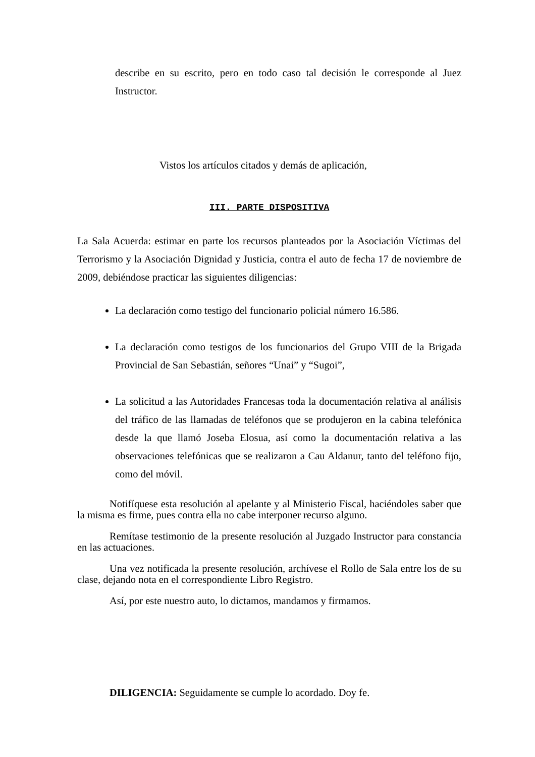describe en su escrito, pero en todo caso tal decisión le corresponde al Juez Instructor.
Vistos los artículos citados y demás de aplicación,
III. PARTE DISPOSITIVA
La Sala Acuerda: estimar en parte los recursos planteados por la Asociación Víctimas del Terrorismo y la Asociación Dignidad y Justicia, contra el auto de fecha 17 de noviembre de 2009, debiéndose practicar las siguientes diligencias:
La declaración como testigo del funcionario policial número 16.586.
La declaración como testigos de los funcionarios del Grupo VIII de la Brigada Provincial de San Sebastián, señores “Unai” y “Sugoi”,
La solicitud a las Autoridades Francesas toda la documentación relativa al análisis del tráfico de las llamadas de teléfonos que se produjeron en la cabina telefónica desde la que llamó Joseba Elosua, así como la documentación relativa a las observaciones telefónicas que se realizaron a Cau Aldanur, tanto del teléfono fijo, como del móvil.
Notifíquese esta resolución al apelante y al Ministerio Fiscal, haciéndoles saber que la misma es firme, pues contra ella no cabe interponer recurso alguno.
Remítase testimonio de la presente resolución al Juzgado Instructor para constancia en las actuaciones.
Una vez notificada la presente resolución, archívese el Rollo de Sala entre los de su clase, dejando nota en el correspondiente Libro Registro.
Así, por este nuestro auto, lo dictamos, mandamos y firmamos.
DILIGENCIA: Seguidamente se cumple lo acordado. Doy fe.